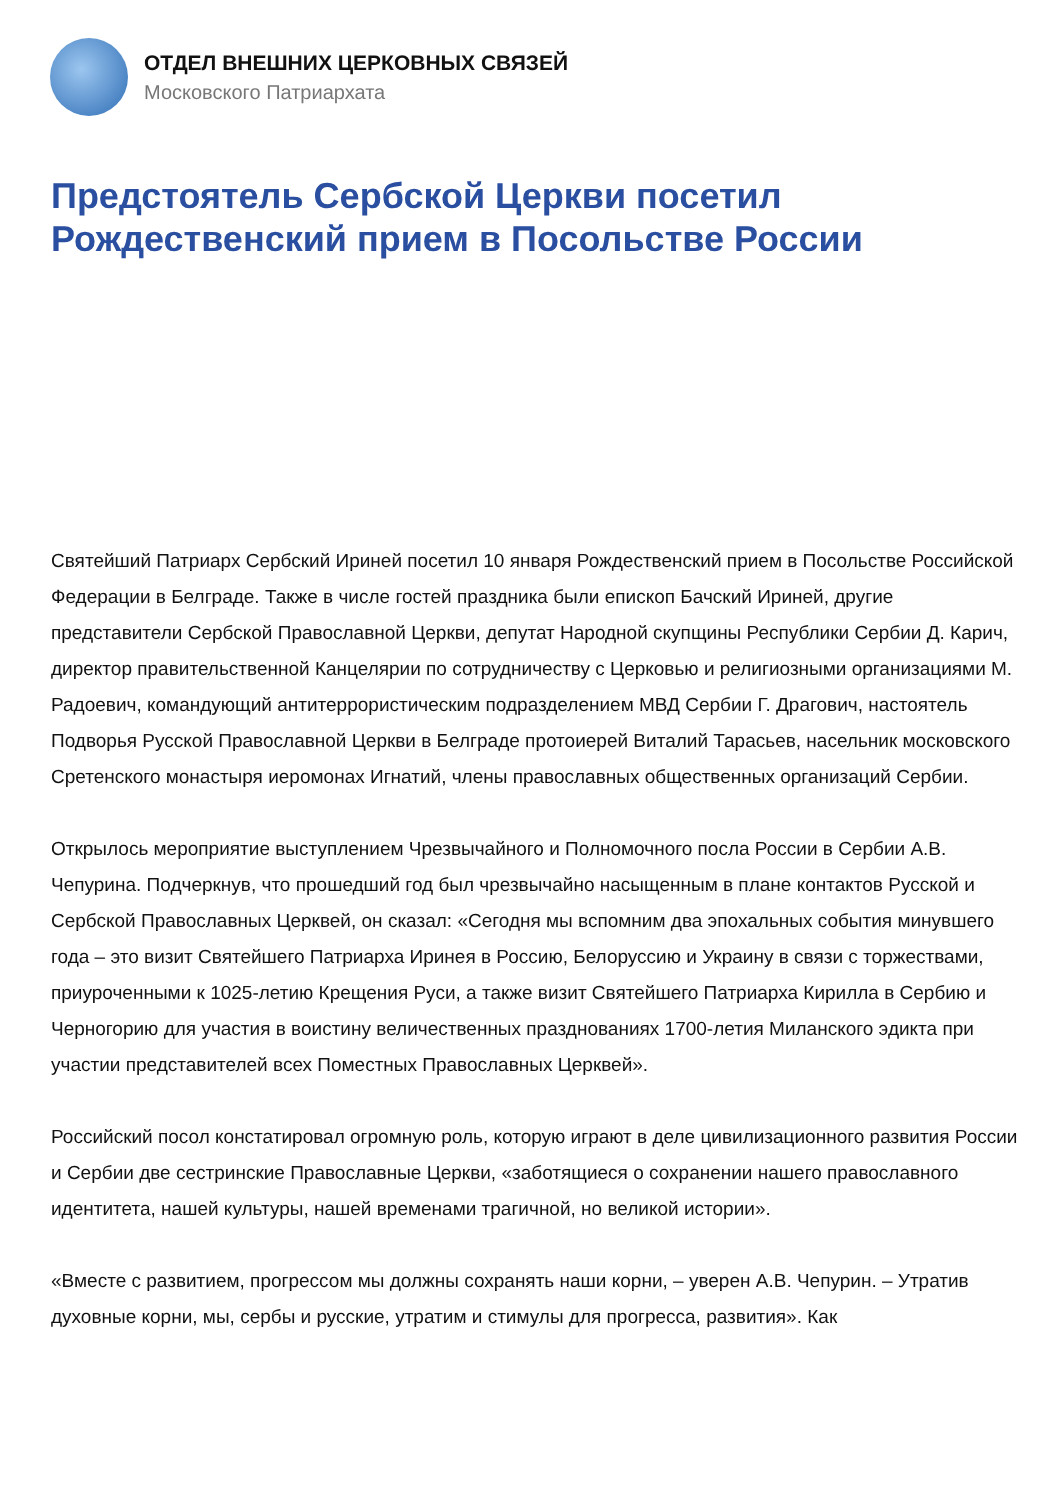ОТДЕЛ ВНЕШНИХ ЦЕРКОВНЫХ СВЯЗЕЙ
Московского Патриархата
Предстоятель Сербской Церкви посетил Рождественский прием в Посольстве России
Святейший Патриарх Сербский Ириней посетил 10 января Рождественский прием в Посольстве Российской Федерации в Белграде. Также в числе гостей праздника были епископ Бачский Ириней, другие представители Сербской Православной Церкви, депутат Народной скупщины Республики Сербии Д. Карич, директор правительственной Канцелярии по сотрудничеству с Церковью и религиозными организациями М. Радоевич, командующий антитеррористическим подразделением МВД Сербии Г. Драгович, настоятель Подворья Русской Православной Церкви в Белграде протоиерей Виталий Тарасьев, насельник московского Сретенского монастыря иеромонах Игнатий, члены православных общественных организаций Сербии.
Открылось мероприятие выступлением Чрезвычайного и Полномочного посла России в Сербии А.В. Чепурина. Подчеркнув, что прошедший год был чрезвычайно насыщенным в плане контактов Русской и Сербской Православных Церквей, он сказал: «Сегодня мы вспомним два эпохальных события минувшего года – это визит Святейшего Патриарха Иринея в Россию, Белоруссию и Украину в связи с торжествами, приуроченными к 1025-летию Крещения Руси, а также визит Святейшего Патриарха Кирилла в Сербию и Черногорию для участия в воистину величественных празднованиях 1700-летия Миланского эдикта при участии представителей всех Поместных Православных Церквей».
Российский посол констатировал огромную роль, которую играют в деле цивилизационного развития России и Сербии две сестринские Православные Церкви, «заботящиеся о сохранении нашего православного идентитета, нашей культуры, нашей временами трагичной, но великой истории».
«Вместе с развитием, прогрессом мы должны сохранять наши корни, – уверен А.В. Чепурин. – Утратив духовные корни, мы, сербы и русские, утратим и стимулы для прогресса, развития». Как